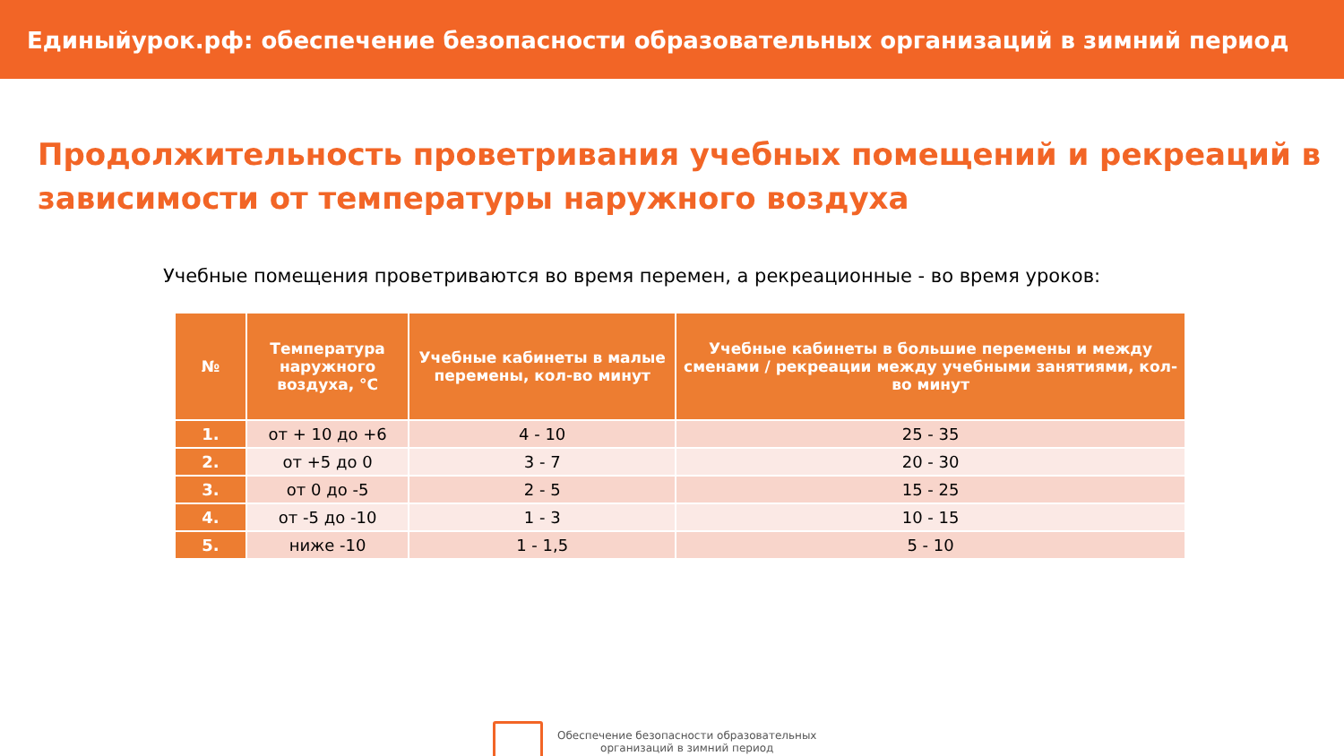Единыйурок.рф: обеспечение безопасности образовательных организаций в зимний период
Продолжительность проветривания учебных помещений и рекреаций в зависимости от температуры наружного воздуха
Учебные помещения проветриваются во время перемен, а рекреационные - во время уроков:
| № | Температура наружного воздуха, °С | Учебные кабинеты в малые перемены, кол-во минут | Учебные кабинеты в большие перемены и между сменами / рекреации между учебными занятиями, кол-во минут |
| --- | --- | --- | --- |
| 1. | от + 10 до +6 | 4 - 10 | 25 - 35 |
| 2. | от +5 до 0 | 3 - 7 | 20 - 30 |
| 3. | от 0 до -5 | 2 - 5 | 15 - 25 |
| 4. | от -5 до -10 | 1 - 3 | 10 - 15 |
| 5. | ниже -10 | 1 - 1,5 | 5 - 10 |
Обеспечение безопасности образовательных
организаций в зимний период